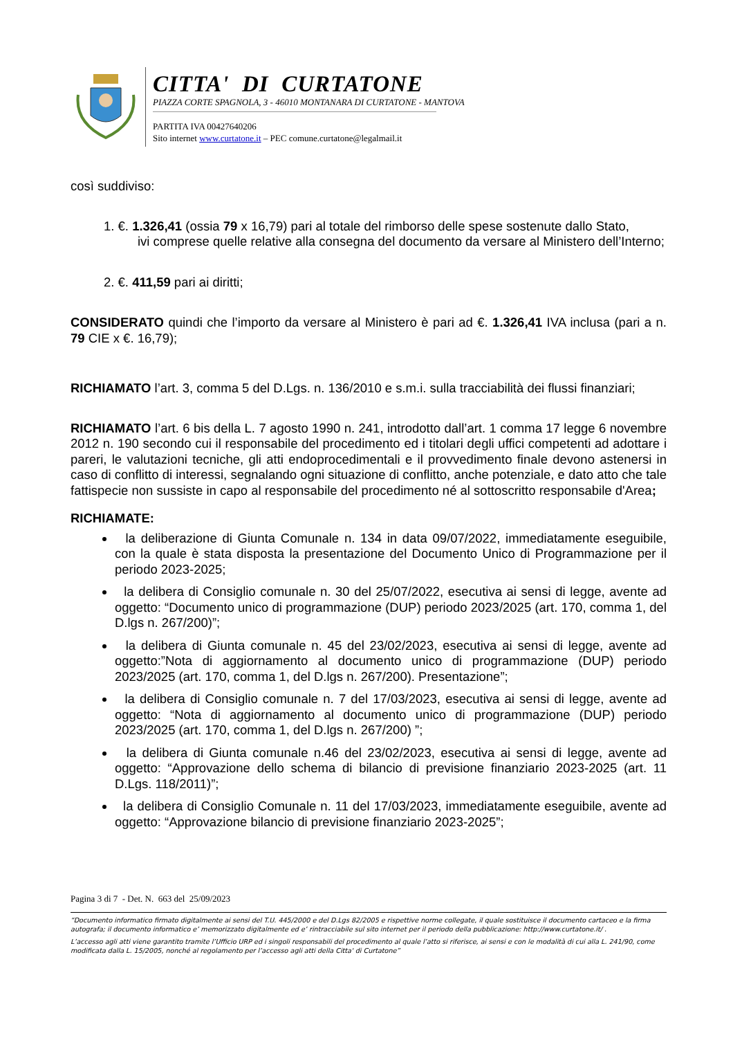CITTA' DI CURTATONE
PIAZZA CORTE SPAGNOLA, 3 - 46010 MONTANARA DI CURTATONE - MANTOVA
PARTITA IVA 00427640206
Sito internet www.curtatone.it – PEC comune.curtatone@legalmail.it
così suddiviso:
1. €. 1.326,41 (ossia 79 x 16,79) pari al totale del rimborso delle spese sostenute dallo Stato,
ivi comprese quelle relative alla consegna del documento da versare al Ministero dell’Interno;
2. €. 411,59 pari ai diritti;
CONSIDERATO quindi che l’importo da versare al Ministero è pari ad €. 1.326,41 IVA inclusa (pari a n. 79 CIE x €. 16,79);
RICHIAMATO l’art. 3, comma 5 del D.Lgs. n. 136/2010 e s.m.i. sulla tracciabilità dei flussi finanziari;
RICHIAMATO l’art. 6 bis della L. 7 agosto 1990 n. 241, introdotto dall’art. 1 comma 17 legge 6 novembre 2012 n. 190 secondo cui il responsabile del procedimento ed i titolari degli uffici competenti ad adottare i pareri, le valutazioni tecniche, gli atti endoprocedimentali e il provvedimento finale devono astenersi in caso di conflitto di interessi, segnalando ogni situazione di conflitto, anche potenziale, e dato atto che tale fattispecie non sussiste in capo al responsabile del procedimento né al sottoscritto responsabile d'Area;
RICHIAMATE:
la deliberazione di Giunta Comunale n. 134 in data 09/07/2022, immediatamente eseguibile, con la quale è stata disposta la presentazione del Documento Unico di Programmazione per il periodo 2023-2025;
la delibera di Consiglio comunale n. 30 del 25/07/2022, esecutiva ai sensi di legge, avente ad oggetto: “Documento unico di programmazione (DUP) periodo 2023/2025 (art. 170, comma 1, del D.lgs n. 267/200)”;
la delibera di Giunta comunale n. 45 del 23/02/2023, esecutiva ai sensi di legge, avente ad oggetto:”Nota di aggiornamento al documento unico di programmazione (DUP) periodo 2023/2025 (art. 170, comma 1, del D.lgs n. 267/200). Presentazione”;
la delibera di Consiglio comunale n. 7 del 17/03/2023, esecutiva ai sensi di legge, avente ad oggetto: “Nota di aggiornamento al documento unico di programmazione (DUP) periodo 2023/2025 (art. 170, comma 1, del D.lgs n. 267/200) ”;
la delibera di Giunta comunale n.46 del 23/02/2023, esecutiva ai sensi di legge, avente ad oggetto: “Approvazione dello schema di bilancio di previsione finanziario 2023-2025 (art. 11 D.Lgs. 118/2011)”;
la delibera di Consiglio Comunale n. 11 del 17/03/2023, immediatamente eseguibile, avente ad oggetto: “Approvazione bilancio di previsione finanziario 2023-2025”;
Pagina 3 di 7 - Det. N. 663 del 25/09/2023
“Documento informatico firmato digitalmente ai sensi del T.U. 445/2000 e del D.Lgs 82/2005 e rispettive norme collegate, il quale sostituisce il documento cartaceo e la firma autografa; il documento informatico e’ memorizzato digitalmente ed e’ rintracciabile sul sito internet per il periodo della pubblicazione: http://www.curtatone.it/ .
L’accesso agli atti viene garantito tramite l’Ufficio URP ed i singoli responsabili del procedimento al quale l’atto si riferisce, ai sensi e con le modalità di cui alla L. 241/90, come modificata dalla L. 15/2005, nonché al regolamento per l’accesso agli atti della Citta' di Curtatone”